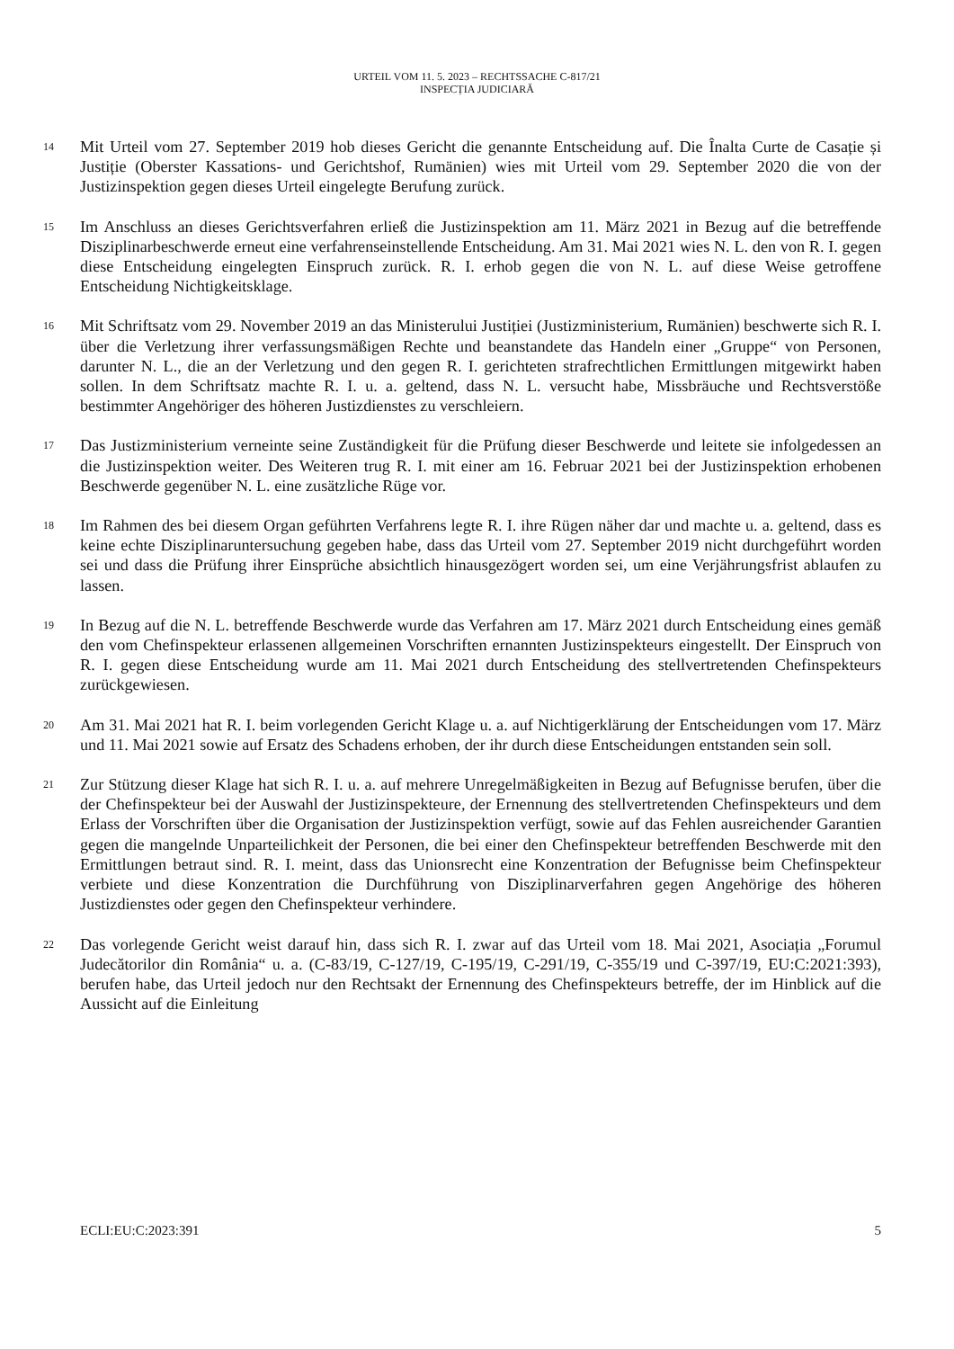URTEIL VOM 11. 5. 2023 – RECHTSSACHE C-817/21
INSPECȚIA JUDICIARĂ
14
Mit Urteil vom 27. September 2019 hob dieses Gericht die genannte Entscheidung auf. Die Înalta Curte de Casație și Justiție (Oberster Kassations- und Gerichtshof, Rumänien) wies mit Urteil vom 29. September 2020 die von der Justizinspektion gegen dieses Urteil eingelegte Berufung zurück.
15
Im Anschluss an dieses Gerichtsverfahren erließ die Justizinspektion am 11. März 2021 in Bezug auf die betreffende Disziplinarbeschwerde erneut eine verfahrenseinstellende Entscheidung. Am 31. Mai 2021 wies N. L. den von R. I. gegen diese Entscheidung eingelegten Einspruch zurück. R. I. erhob gegen die von N. L. auf diese Weise getroffene Entscheidung Nichtigkeitsklage.
16
Mit Schriftsatz vom 29. November 2019 an das Ministerului Justiției (Justizministerium, Rumänien) beschwerte sich R. I. über die Verletzung ihrer verfassungsmäßigen Rechte und beanstandete das Handeln einer „Gruppe“ von Personen, darunter N. L., die an der Verletzung und den gegen R. I. gerichteten strafrechtlichen Ermittlungen mitgewirkt haben sollen. In dem Schriftsatz machte R. I. u. a. geltend, dass N. L. versucht habe, Missbräuche und Rechtsverstöße bestimmter Angehöriger des höheren Justizdienstes zu verschleiern.
17
Das Justizministerium verneinte seine Zuständigkeit für die Prüfung dieser Beschwerde und leitete sie infolgedessen an die Justizinspektion weiter. Des Weiteren trug R. I. mit einer am 16. Februar 2021 bei der Justizinspektion erhobenen Beschwerde gegenüber N. L. eine zusätzliche Rüge vor.
18
Im Rahmen des bei diesem Organ geführten Verfahrens legte R. I. ihre Rügen näher dar und machte u. a. geltend, dass es keine echte Disziplinaruntersuchung gegeben habe, dass das Urteil vom 27. September 2019 nicht durchgeführt worden sei und dass die Prüfung ihrer Einsprüche absichtlich hinausgezögert worden sei, um eine Verjährungsfrist ablaufen zu lassen.
19
In Bezug auf die N. L. betreffende Beschwerde wurde das Verfahren am 17. März 2021 durch Entscheidung eines gemäß den vom Chefinspekteur erlassenen allgemeinen Vorschriften ernannten Justizinspekteurs eingestellt. Der Einspruch von R. I. gegen diese Entscheidung wurde am 11. Mai 2021 durch Entscheidung des stellvertretenden Chefinspekteurs zurückgewiesen.
20
Am 31. Mai 2021 hat R. I. beim vorlegenden Gericht Klage u. a. auf Nichtigerklärung der Entscheidungen vom 17. März und 11. Mai 2021 sowie auf Ersatz des Schadens erhoben, der ihr durch diese Entscheidungen entstanden sein soll.
21
Zur Stützung dieser Klage hat sich R. I. u. a. auf mehrere Unregelmäßigkeiten in Bezug auf Befugnisse berufen, über die der Chefinspekteur bei der Auswahl der Justizinspekteure, der Ernennung des stellvertretenden Chefinspekteurs und dem Erlass der Vorschriften über die Organisation der Justizinspektion verfügt, sowie auf das Fehlen ausreichender Garantien gegen die mangelnde Unparteilichkeit der Personen, die bei einer den Chefinspekteur betreffenden Beschwerde mit den Ermittlungen betraut sind. R. I. meint, dass das Unionsrecht eine Konzentration der Befugnisse beim Chefinspekteur verbiete und diese Konzentration die Durchführung von Disziplinarverfahren gegen Angehörige des höheren Justizdienstes oder gegen den Chefinspekteur verhindere.
22
Das vorlegende Gericht weist darauf hin, dass sich R. I. zwar auf das Urteil vom 18. Mai 2021, Asociația „Forumul Judecătorilor din România“ u. a. (C-83/19, C-127/19, C-195/19, C-291/19, C-355/19 und C-397/19, EU:C:2021:393), berufen habe, das Urteil jedoch nur den Rechtsakt der Ernennung des Chefinspekteurs betreffe, der im Hinblick auf die Aussicht auf die Einleitung
ECLI:EU:C:2023:391 5